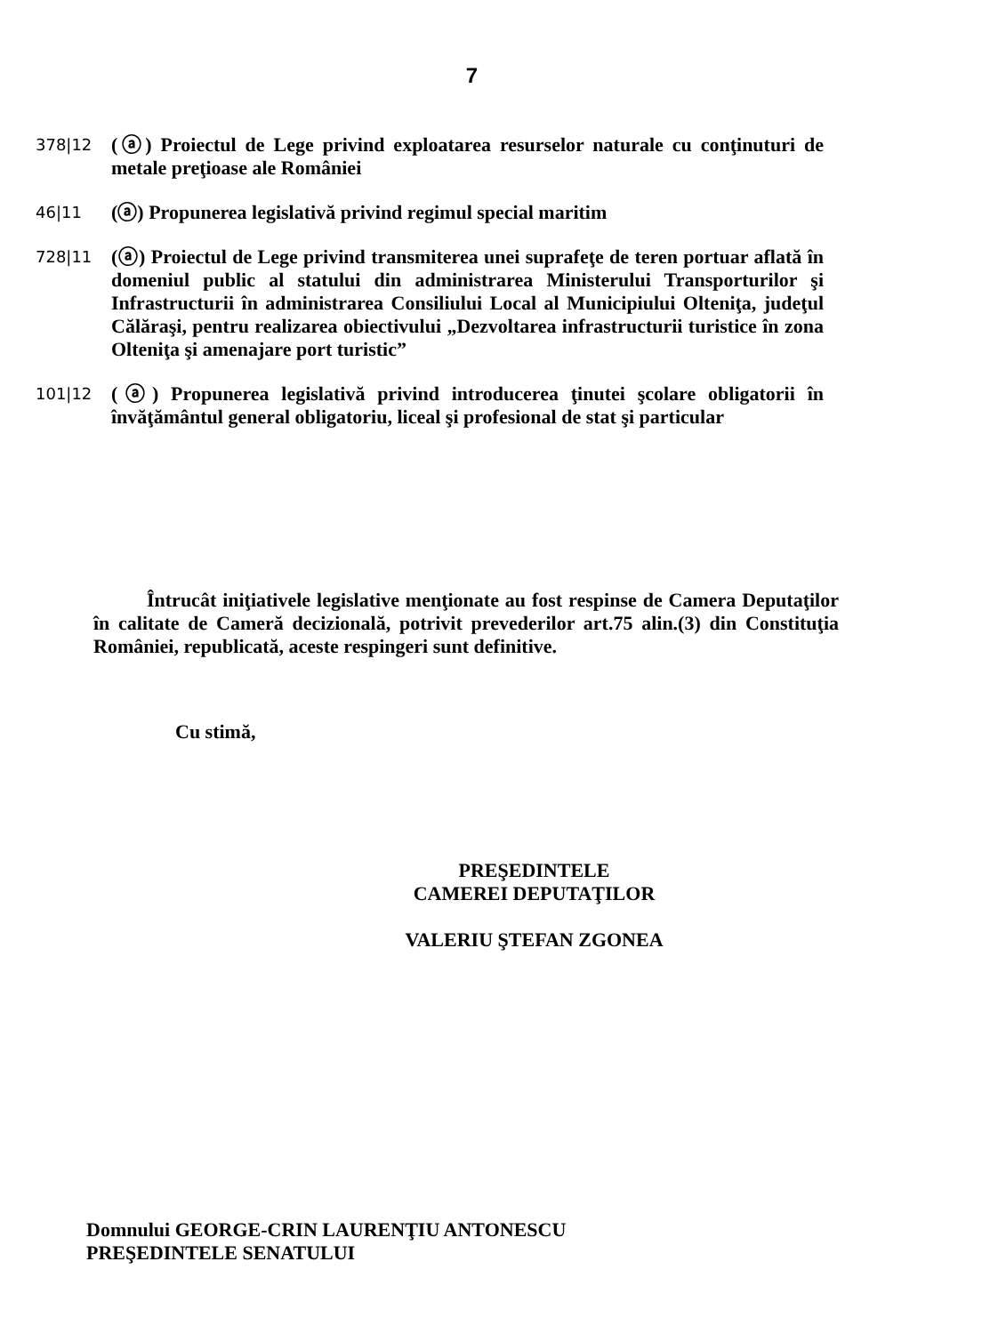7
378|12
(ⓐ) Proiectul de Lege privind exploatarea resurselor naturale cu conţinuturi de metale preţioase ale României
46|11
(ⓐ) Propunerea legislativă privind regimul special maritim
728|11
(ⓐ) Proiectul de Lege privind transmiterea unei suprafeţe de teren portuar aflată în domeniul public al statului din administrarea Ministerului Transporturilor şi Infrastructurii în administrarea Consiliului Local al Municipiului Olteniţa, judeţul Călăraşi, pentru realizarea obiectivului „Dezvoltarea infrastructurii turistice în zona Olteniţa şi amenajare port turistic”
101|12
(ⓐ) Propunerea legislativă privind introducerea ţinutei şcolare obligatorii în învăţământul general obligatoriu, liceal şi profesional de stat şi particular
Întrucât iniţiativele legislative menţionate au fost respinse de Camera Deputaţilor în calitate de Cameră decizională, potrivit prevederilor art.75 alin.(3) din Constituţia României, republicată, aceste respingeri sunt definitive.
Cu stimă,
PREŞEDINTELE
CAMEREI DEPUTAŢILOR
VALERIU ŞTEFAN ZGONEA
Domnului GEORGE-CRIN LAURENŢIU ANTONESCU
PREŞEDINTELE SENATULUI